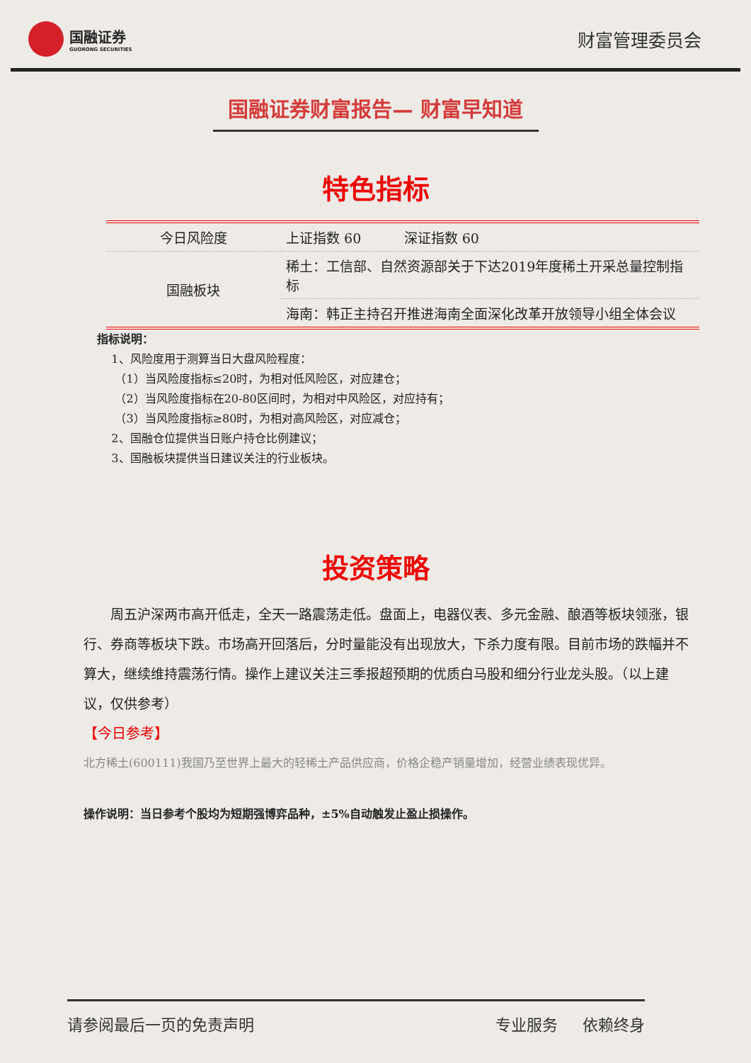国融证券
GUORONG SECURITIES
财富管理委员会
国融证券财富报告— 财富早知道
特色指标
| 今日风险度 | 上证指数 60 深证指数 60 |
| 国融板块 | 稀土：工信部、自然资源部关于下达2019年度稀土开采总量控制指标 |
| | 海南：韩正主持召开推进海南全面深化改革开放领导小组全体会议 |
指标说明：
1、风险度用于测算当日大盘风险程度：
（1）当风险度指标≤20时，为相对低风险区，对应建仓；
（2）当风险度指标在20-80区间时，为相对中风险区，对应持有；
（3）当风险度指标≥80时，为相对高风险区，对应减仓；
2、国融仓位提供当日账户持仓比例建议；
3、国融板块提供当日建议关注的行业板块。
投资策略
周五沪深两市高开低走，全天一路震荡走低。盘面上，电器仪表、多元金融、酿酒等板块领涨，银行、券商等板块下跌。市场高开回落后，分时量能没有出现放大，下杀力度有限。目前市场的跌幅并不算大，继续维持震荡行情。操作上建议关注三季报超预期的优质白马股和细分行业龙头股。（以上建议，仅供参考）
【今日参考】
北方稀土(600111)我国乃至世界上最大的轻稀土产品供应商，价格企稳产销量增加，经营业绩表现优异。
操作说明：当日参考个股均为短期强博弈品种，±5%自动触发止盈止损操作。
请参阅最后一页的免责声明 专业服务 依赖终身